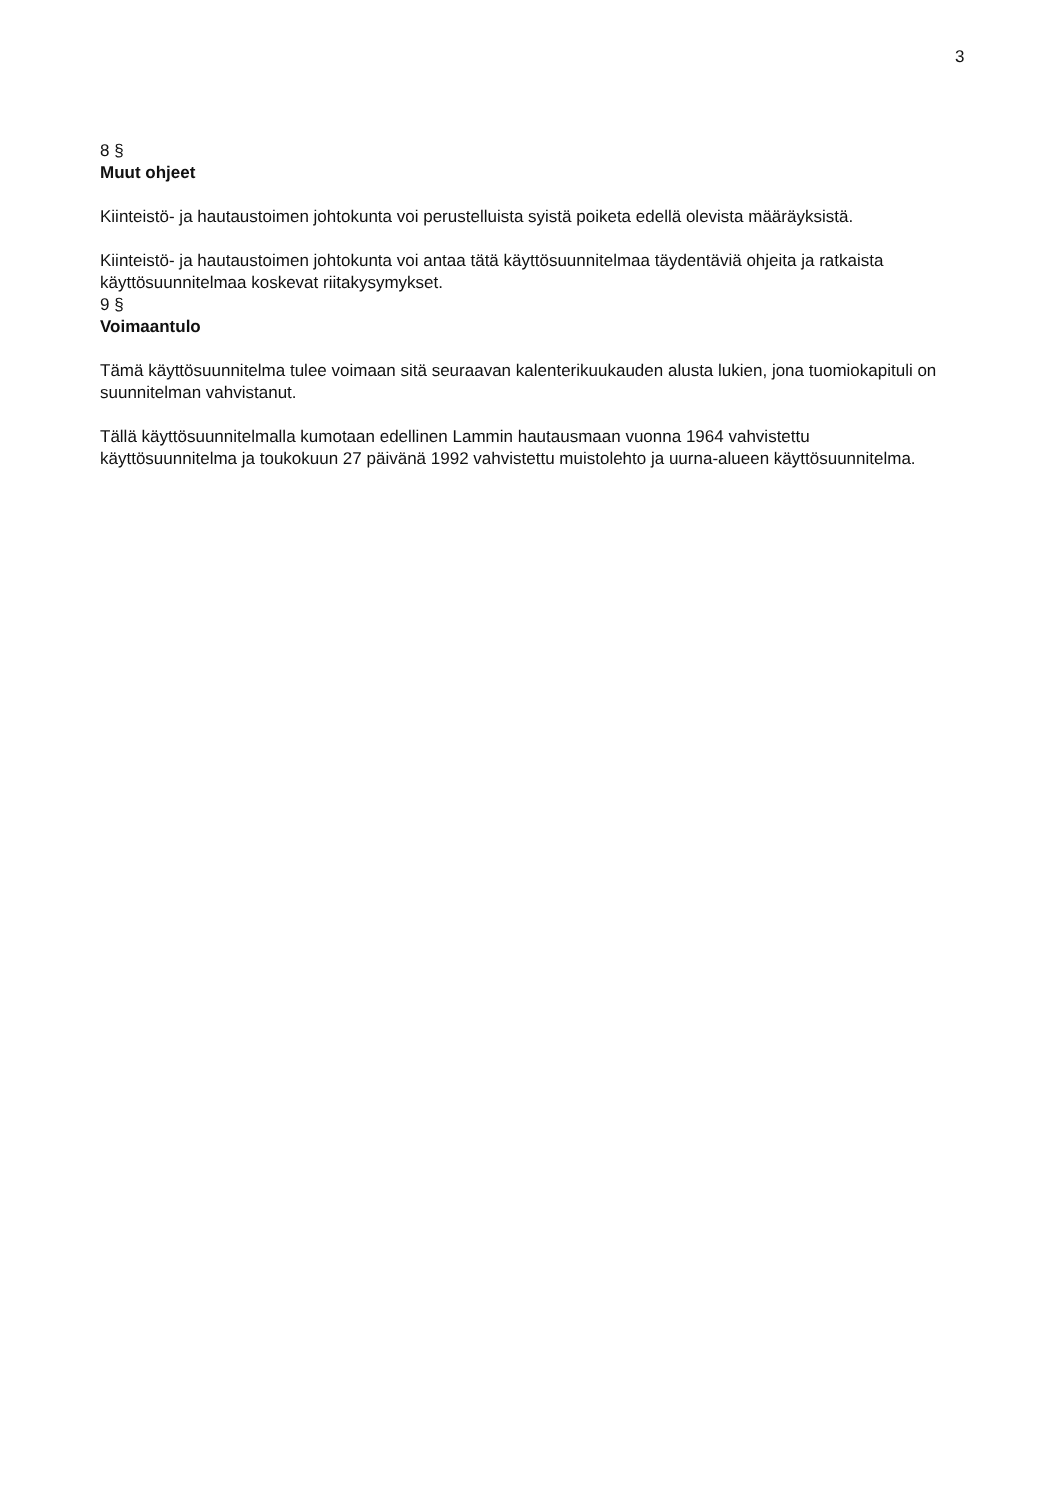3
8 §
Muut ohjeet
Kiinteistö- ja hautaustoimen johtokunta voi perustelluista syistä poiketa edellä olevista määräyksistä.
Kiinteistö- ja hautaustoimen johtokunta voi antaa tätä käyttösuunnitelmaa täydentäviä ohjeita ja ratkaista käyttösuunnitelmaa koskevat riitakysymykset.
9 §
Voimaantulo
Tämä käyttösuunnitelma tulee voimaan sitä seuraavan kalenterikuukauden alusta lukien, jona tuomiokapituli on suunnitelman vahvistanut.
Tällä käyttösuunnitelmalla kumotaan edellinen Lammin hautausmaan vuonna 1964 vahvistettu käyttösuunnitelma ja toukokuun 27 päivänä 1992 vahvistettu muistolehto ja uurna-alueen käyttösuunnitelma.